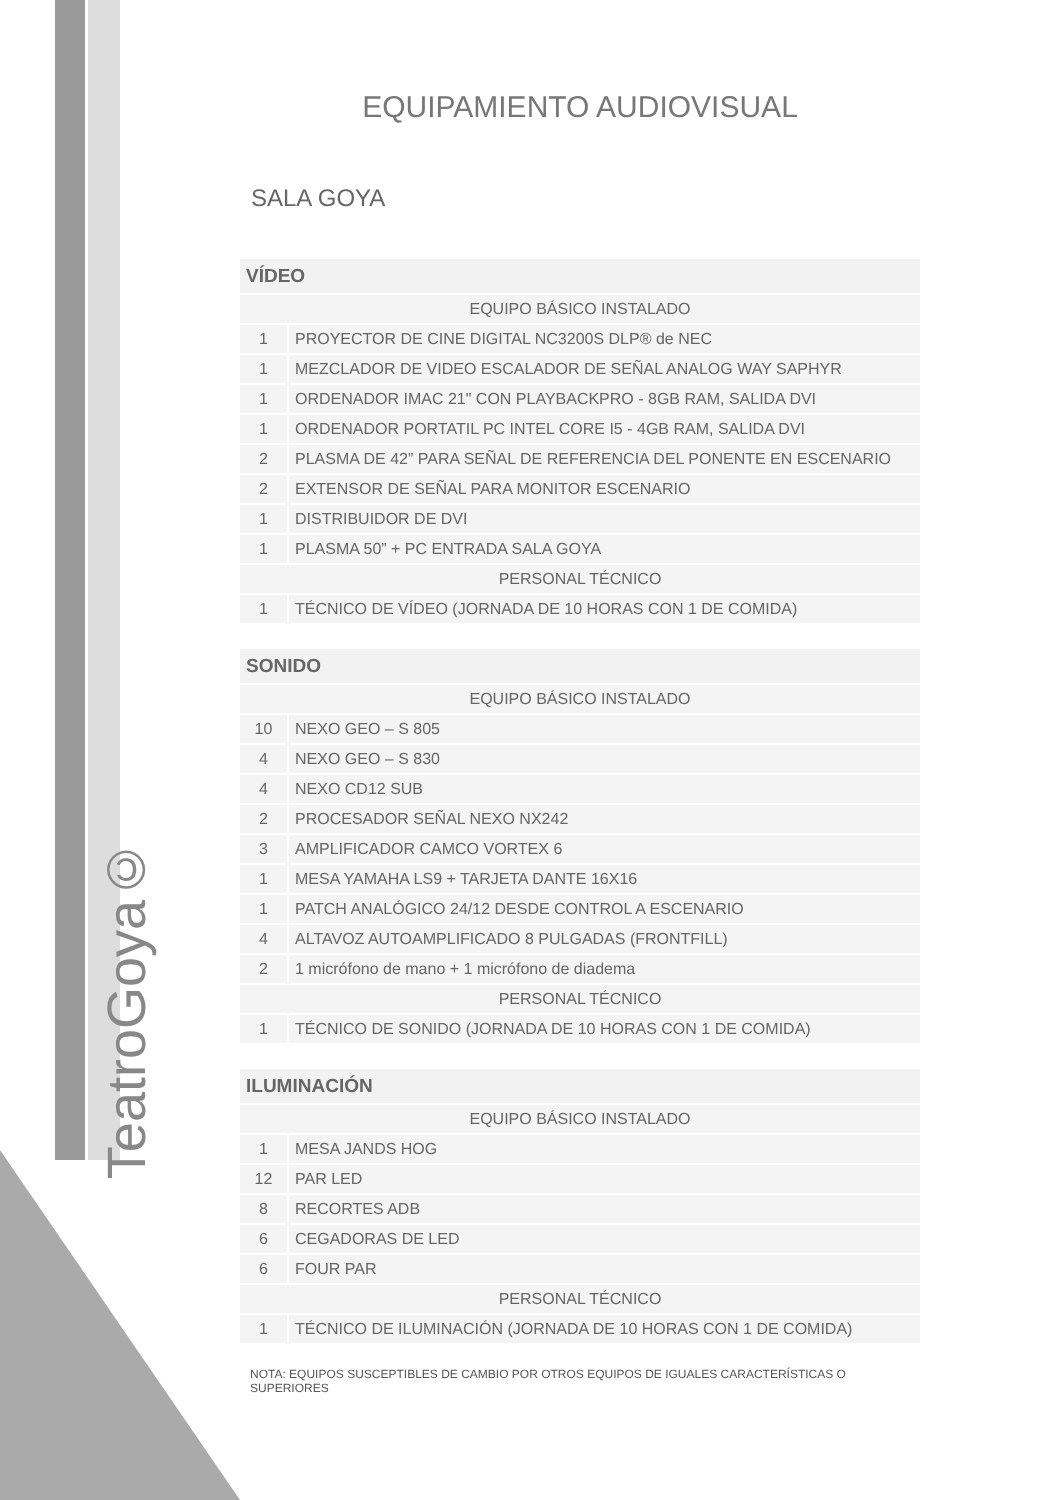TeatroGoya©
EQUIPAMIENTO AUDIOVISUAL
SALA GOYA
| VÍDEO | |
| --- | --- |
| EQUIPO BÁSICO INSTALADO | |
| 1 | PROYECTOR DE CINE DIGITAL NC3200S DLP® de NEC |
| 1 | MEZCLADOR DE VIDEO ESCALADOR DE SEÑAL ANALOG WAY SAPHYR |
| 1 | ORDENADOR IMAC 21" CON PLAYBACKPRO - 8GB RAM, SALIDA DVI |
| 1 | ORDENADOR PORTATIL PC INTEL CORE I5 - 4GB RAM, SALIDA DVI |
| 2 | PLASMA DE 42” PARA SEÑAL DE REFERENCIA DEL PONENTE EN ESCENARIO |
| 2 | EXTENSOR DE SEÑAL PARA MONITOR ESCENARIO |
| 1 | DISTRIBUIDOR DE DVI |
| 1 | PLASMA 50” + PC ENTRADA SALA GOYA |
| PERSONAL TÉCNICO | |
| 1 | TÉCNICO DE VÍDEO (JORNADA DE 10 HORAS CON 1 DE COMIDA) |
| SONIDO | |
| --- | --- |
| EQUIPO BÁSICO INSTALADO | |
| 10 | NEXO GEO – S 805 |
| 4 | NEXO GEO – S 830 |
| 4 | NEXO CD12 SUB |
| 2 | PROCESADOR SEÑAL NEXO NX242 |
| 3 | AMPLIFICADOR CAMCO VORTEX 6 |
| 1 | MESA YAMAHA LS9 + TARJETA DANTE 16X16 |
| 1 | PATCH ANALÓGICO 24/12 DESDE CONTROL A ESCENARIO |
| 4 | ALTAVOZ AUTOAMPLIFICADO 8 PULGADAS (FRONTFILL) |
| 2 | 1 micrófono de mano + 1 micrófono de diadema |
| PERSONAL TÉCNICO | |
| 1 | TÉCNICO DE SONIDO (JORNADA DE 10 HORAS CON 1 DE COMIDA) |
| ILUMINACIÓN | |
| --- | --- |
| EQUIPO BÁSICO INSTALADO | |
| 1 | MESA JANDS HOG |
| 12 | PAR LED |
| 8 | RECORTES ADB |
| 6 | CEGADORAS DE LED |
| 6 | FOUR PAR |
| PERSONAL TÉCNICO | |
| 1 | TÉCNICO DE ILUMINACIÓN (JORNADA DE 10 HORAS CON 1 DE COMIDA) |
NOTA: EQUIPOS SUSCEPTIBLES DE CAMBIO POR OTROS EQUIPOS DE IGUALES CARACTERÍSTICAS O SUPERIORES